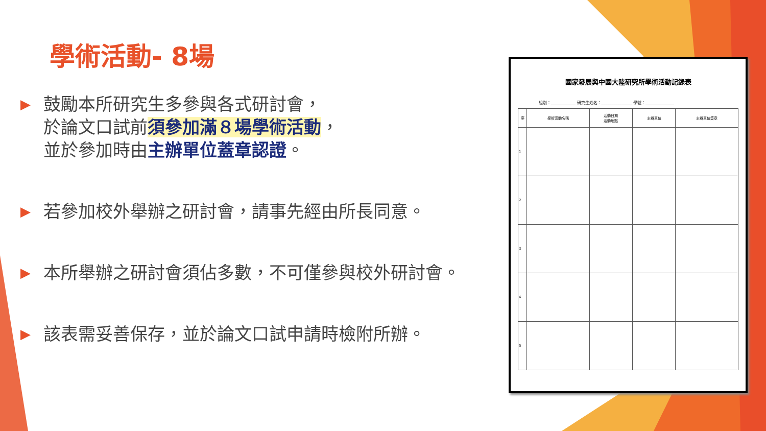學術活動- 8場
▶ 鼓勵本所研究生多參與各式研討會，
於論文口試前須參加滿８場學術活動，
並於參加時由主辦單位蓋章認證。
▶ 若參加校外舉辦之研討會，請事先經由所長同意。
▶ 本所舉辦之研討會須佔多數，不可僅參與校外研討會。
▶ 該表需妥善保存，並於論文口試申請時檢附所辦。
國家發展與中國大陸研究所學術活動記錄表
組別：____________ 研究生姓名：_______________ 學號：______________
| 序 | 學術活動名稱 | 活動日期 活動地點 | 主辦單位 | 主辦單位簽章 |
| --- | --- | --- | --- | --- |
| 1 | | | | |
| 2 | | | | |
| 3 | | | | |
| 4 | | | | |
| 5 | | | | |